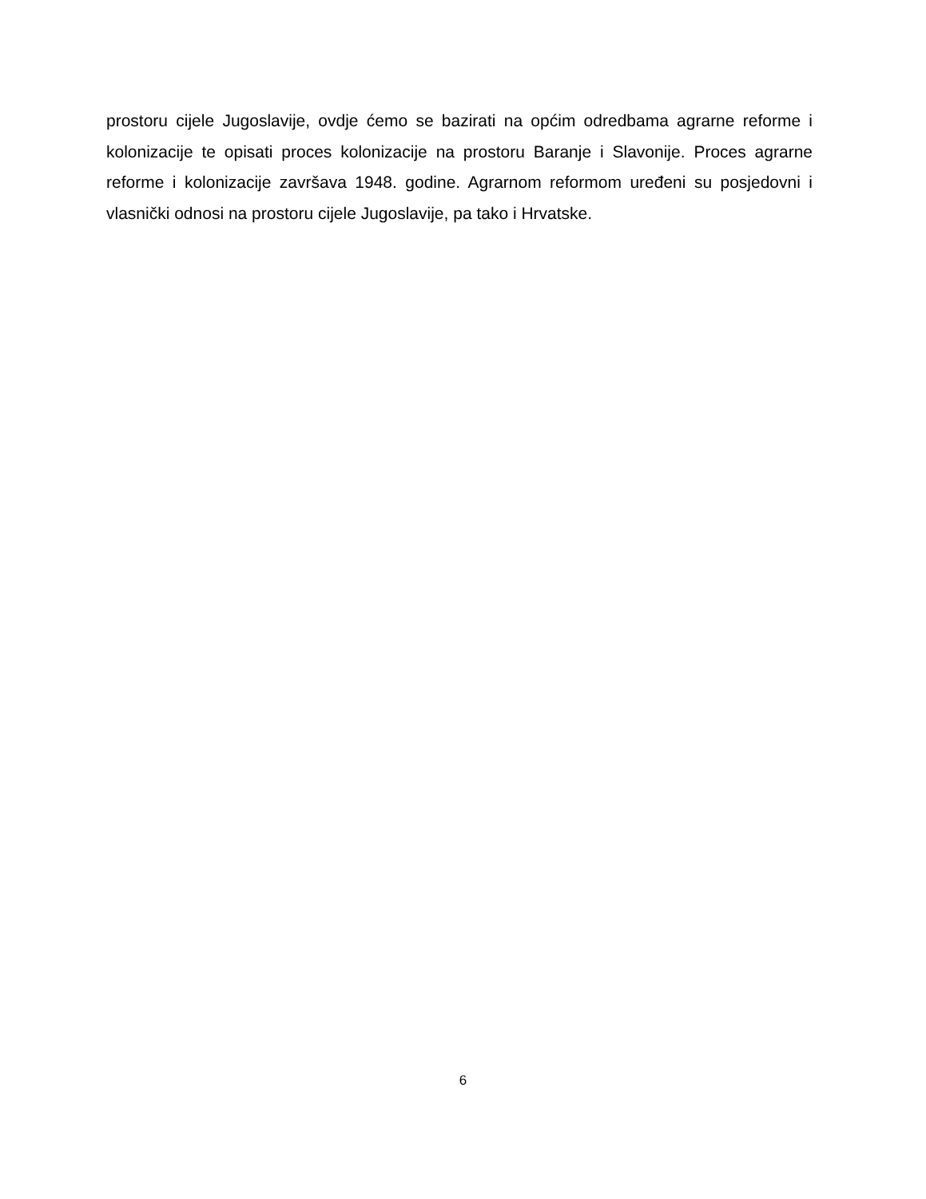prostoru cijele Jugoslavije, ovdje ćemo se bazirati na općim odredbama agrarne reforme i kolonizacije te opisati proces kolonizacije na prostoru Baranje i Slavonije. Proces agrarne reforme i kolonizacije završava 1948. godine. Agrarnom reformom uređeni su posjedovni i vlasnički odnosi na prostoru cijele Jugoslavije, pa tako i Hrvatske.
6